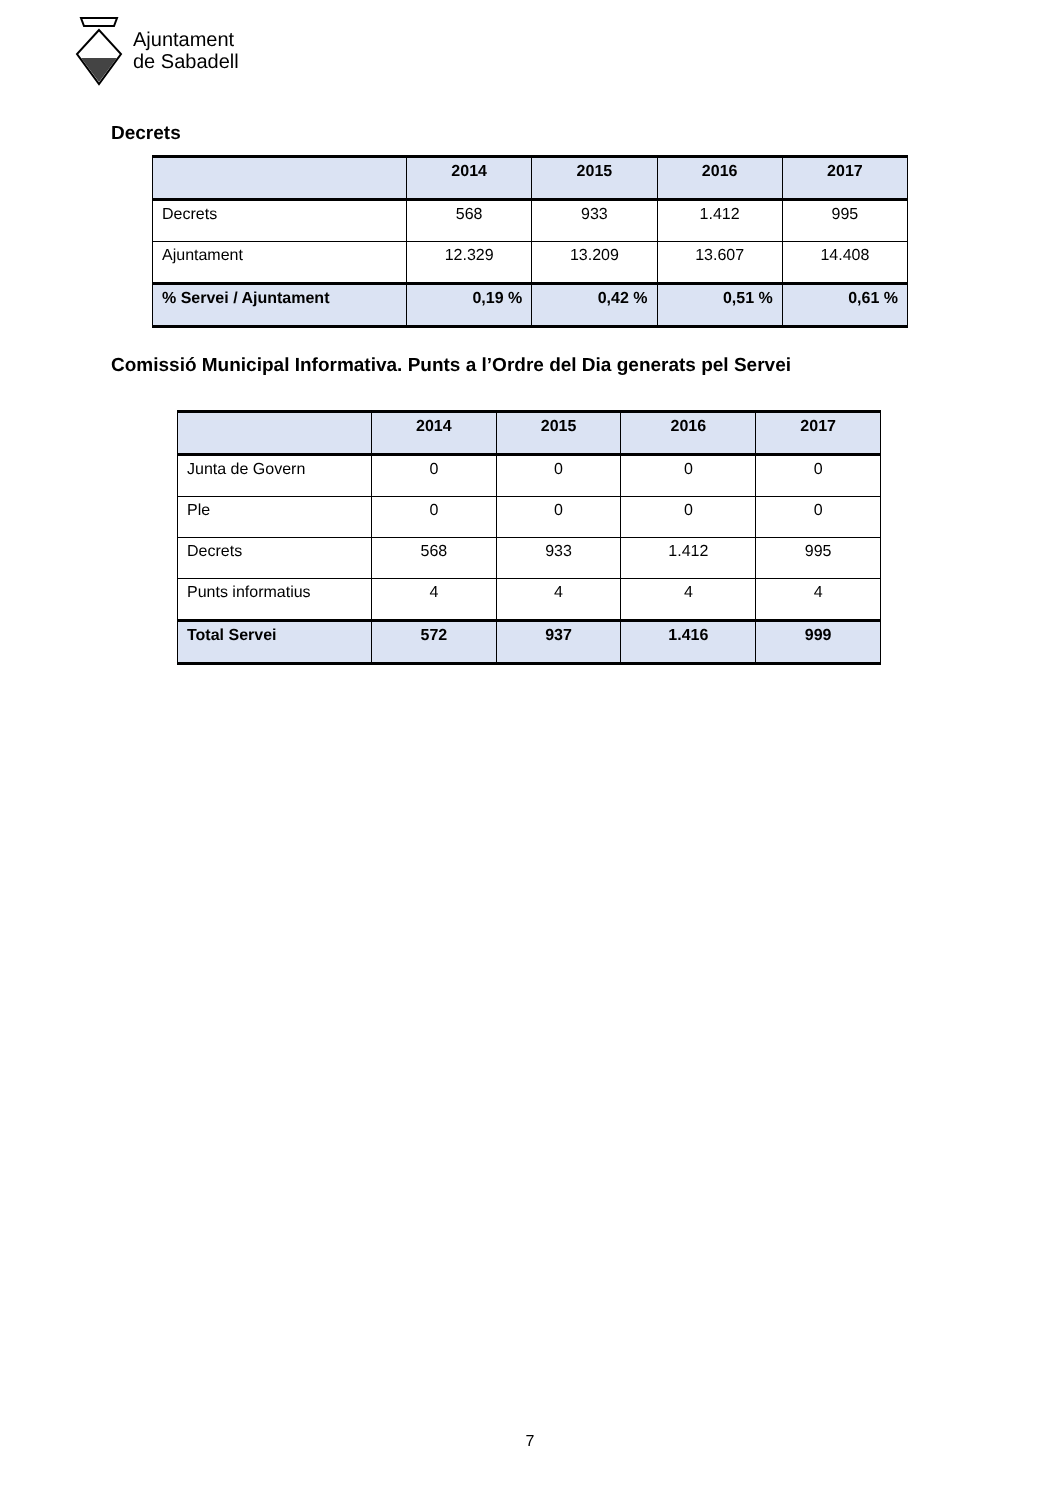Ajuntament
de Sabadell
Decrets
| | 2014 | 2015 | 2016 | 2017 |
| --- | --- | --- | --- | --- |
| Decrets | 568 | 933 | 1.412 | 995 |
| Ajuntament | 12.329 | 13.209 | 13.607 | 14.408 |
| % Servei / Ajuntament | 0,19 % | 0,42 % | 0,51 % | 0,61 % |
Comissió Municipal Informativa. Punts a l’Ordre del Dia generats pel Servei
| | 2014 | 2015 | 2016 | 2017 |
| --- | --- | --- | --- | --- |
| Junta de Govern | 0 | 0 | 0 | 0 |
| Ple | 0 | 0 | 0 | 0 |
| Decrets | 568 | 933 | 1.412 | 995 |
| Punts informatius | 4 | 4 | 4 | 4 |
| Total Servei | 572 | 937 | 1.416 | 999 |
7